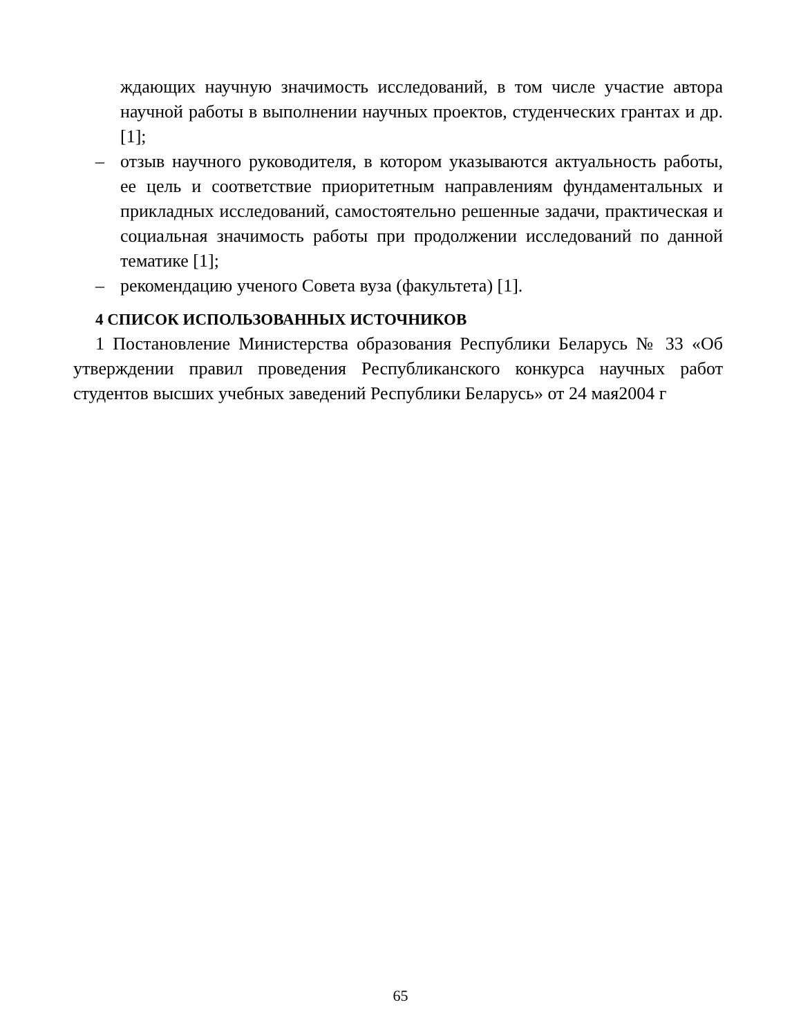ждающих научную значимость исследований, в том числе участие автора научной работы в выполнении научных проектов, студенческих грантах и др. [1];
– отзыв научного руководителя, в котором указываются актуальность работы, ее цель и соответствие приоритетным направлениям фундаментальных и прикладных исследований, самостоятельно решенные задачи, практическая и социальная значимость работы при продолжении исследований по данной тематике [1];
– рекомендацию ученого Совета вуза (факультета) [1].
4 СПИСОК ИСПОЛЬЗОВАННЫХ ИСТОЧНИКОВ
1 Постановление Министерства образования Республики Беларусь № 33 «Об утверждении правил проведения Республиканского конкурса научных работ студентов высших учебных заведений Республики Беларусь» от 24 мая2004 г
65